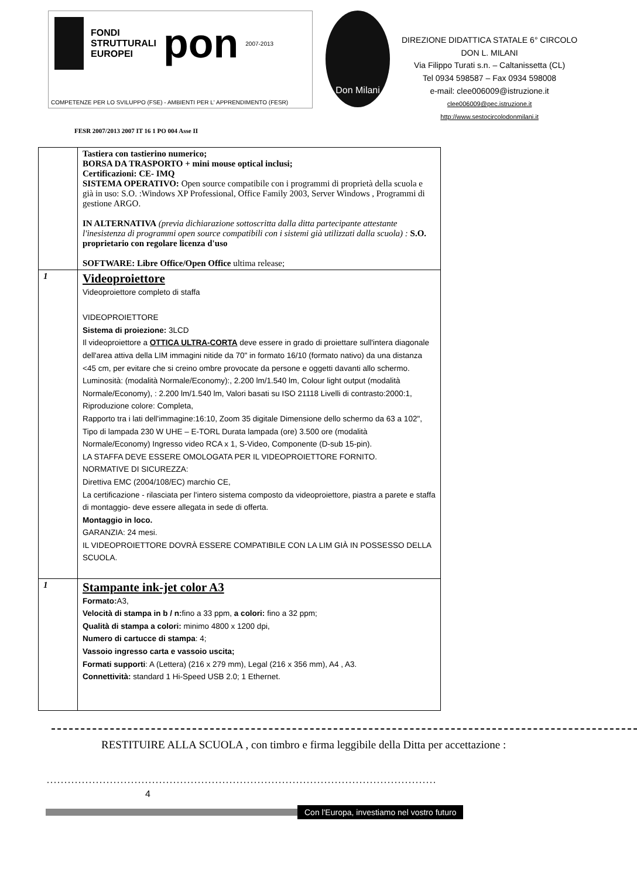FONDI
STRUTTURALI
EUROPEI
pon
2007-2013
COMPETENZE PER LO SVILUPPO (FSE) - AMBIENTI PER L' APPRENDIMENTO (FESR)
Don Milani
DIREZIONE DIDATTICA STATALE 6° CIRCOLO
DON L. MILANI
Via Filippo Turati s.n. – Caltanissetta (CL)
Tel 0934 598587 – Fax 0934 598008
e-mail: clee006009@istruzione.it
clee006009@pec.istruzione.it
http://www.sestocircolodonmilani.it
FESR 2007/2013 2007 IT 16 1 PO 004 Asse II
| | Tastiera con tastierino numerico; BORSA DA TRASPORTO + mini mouse optical inclusi; Certificazioni: CE- IMQ SISTEMA OPERATIVO: Open source compatibile con i programmi di proprietà della scuola e già in uso: S.O. :Windows XP Professional, Office Family 2003, Server Windows , Programmi di gestione ARGO. IN ALTERNATIVA (previa dichiarazione sottoscritta dalla ditta partecipante attestante l'inesistenza di programmi open source compatibili con i sistemi già utilizzati dalla scuola) : S.O. proprietario con regolare licenza d'uso SOFTWARE: Libre Office/Open Office ultima release; |
| 1 | Videoproiettore Videoproiettore completo di staffa VIDEOPROIETTORE Sistema di proiezione: 3LCD Il videoproiettore a OTTICA ULTRA-CORTA deve essere in grado di proiettare sull'intera diagonale dell'area attiva della LIM immagini nitide da 70" in formato 16/10 (formato nativo) da una distanza <45 cm, per evitare che si creino ombre provocate da persone e oggetti davanti allo schermo. Luminosità: (modalità Normale/Economy):, 2.200 lm/1.540 lm, Colour light output (modalità Normale/Economy), : 2.200 lm/1.540 lm, Valori basati su ISO 21118 Livelli di contrasto:2000:1, Riproduzione colore: Completa, Rapporto tra i lati dell'immagine:16:10, Zoom 35 digitale Dimensione dello schermo da 63 a 102", Tipo di lampada 230 W UHE – E-TORL Durata lampada (ore) 3.500 ore (modalità Normale/Economy) Ingresso video RCA x 1, S-Video, Componente (D-sub 15-pin). LA STAFFA DEVE ESSERE OMOLOGATA PER IL VIDEOPROIETTORE FORNITO. NORMATIVE DI SICUREZZA: Direttiva EMC (2004/108/EC) marchio CE, La certificazione - rilasciata per l'intero sistema composto da videoproiettore, piastra a parete e staffa di montaggio- deve essere allegata in sede di offerta. Montaggio in loco. GARANZIA: 24 mesi. IL VIDEOPROIETTORE DOVRÀ ESSERE COMPATIBILE CON LA LIM GIÀ IN POSSESSO DELLA SCUOLA. |
| 1 | Stampante ink-jet color A3 Formato: A3, Velocità di stampa in b / n: fino a 33 ppm, a colori: fino a 32 ppm; Qualità di stampa a colori: minimo 4800 x 1200 dpi, Numero di cartucce di stampa : 4; Vassoio ingresso carta e vassoio uscita; Formati supporti : A (Lettera) (216 x 279 mm), Legal (216 x 356 mm), A4 , A3. Connettività: standard 1 Hi-Speed USB 2.0; 1 Ethernet. |
RESTITUIRE ALLA SCUOLA , con timbro e firma leggibile della Ditta per accettazione :
...............................................................................................................
4
Con l'Europa, investiamo nel vostro futuro